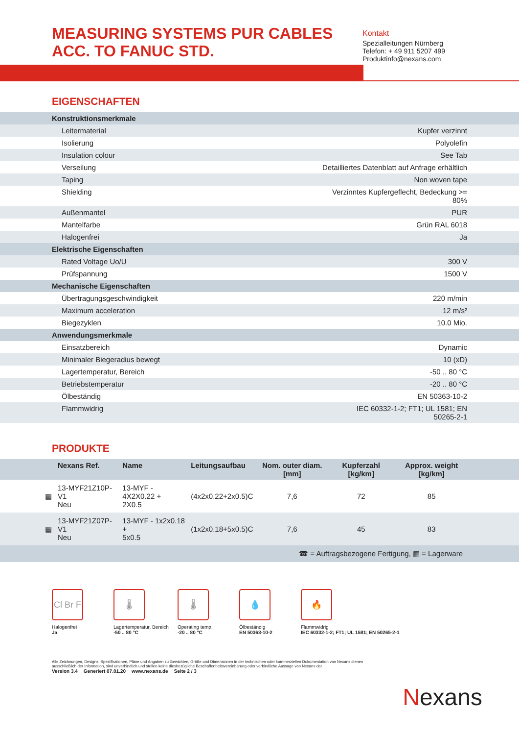MEASURING SYSTEMS PUR CABLES ACC. TO FANUC STD.
Kontakt
Spezialleitungen Nürnberg
Telefon: + 49 911 5207 499
Produktinfo@nexans.com
EIGENSCHAFTEN
| Konstruktionsmerkmale | |
| Leitermaterial | Kupfer verzinnt |
| Isolierung | Polyolefin |
| Insulation colour | See Tab |
| Verseilung | Detailliertes Datenblatt auf Anfrage erhältlich |
| Taping | Non woven tape |
| Shielding | Verzinntes Kupfergeflecht, Bedeckung >= 80% |
| Außenmantel | PUR |
| Mantelfarbe | Grün RAL 6018 |
| Halogenfrei | Ja |
| Elektrische Eigenschaften | |
| Rated Voltage Uo/U | 300 V |
| Prüfspannung | 1500 V |
| Mechanische Eigenschaften | |
| Übertragungsgeschwindigkeit | 220 m/min |
| Maximum acceleration | 12 m/s² |
| Biegezyklen | 10.0 Mio. |
| Anwendungsmerkmale | |
| Einsatzbereich | Dynamic |
| Minimaler Biegeradius bewegt | 10 (xD) |
| Lagertemperatur, Bereich | -50 .. 80 °C |
| Betriebstemperatur | -20 .. 80 °C |
| Ölbeständig | EN 50363-10-2 |
| Flammwidrig | IEC 60332-1-2; FT1; UL 1581; EN 50265-2-1 |
PRODUKTE
| | Nexans Ref. | Name | Leitungsaufbau | Nom. outer diam. [mm] | Kupferzahl [kg/km] | Approx. weight [kg/km] | |
| --- | --- | --- | --- | --- | --- | --- | --- |
| ▦ | 13-MYF21Z10P-V1 Neu | 13-MYF - 4X2X0.22 + 2X0.5 | (4x2x0.22+2x0.5)C | 7,6 | 72 | 85 | |
| ▦ | 13-MYF21Z07P-V1 Neu | 13-MYF - 1x2x0.18 + 5x0.5 | (1x2x0.18+5x0.5)C | 7,6 | 45 | 83 | |
| ☎ = Auftragsbezogene Fertigung, ▦ = Lagerware | | | | | | | |
Cl Br F
Halogenfrei
Ja
🌡
Lagertemperatur, Bereich
-50 .. 80 °C
🌡
Operating temp.
-20 .. 80 °C
💧
Ölbeständig
EN 50363-10-2
🔥
Flammwidrig
IEC 60332-1-2; FT1; UL 1581; EN 50265-2-1
Alle Zeichnungen, Designs, Spezifikationen, Pläne und Angaben zu Gewichten, Größe und Dimensionen in der technischen oder kommerziellen Dokumentation von Nexans dienen ausschließlich der Information, sind unverbindlich und stellen keine diesbezügliche Beschaffenheitsvereinbarung oder verbindliche Aussage von Nexans dar.
Version 3.4 Generiert 07.01.20 www.nexans.de Seite 2 / 3
Nexans